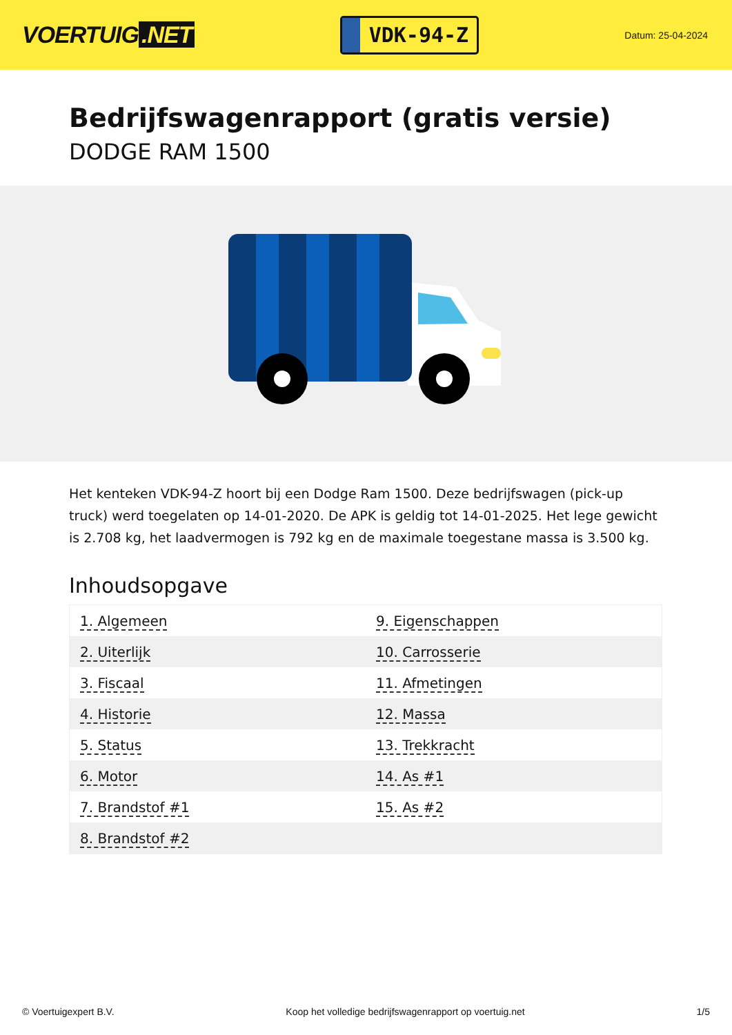VOERTUIG.NET
VDK-94-Z
Datum: 25-04-2024
Bedrijfswagenrapport (gratis versie)
DODGE RAM 1500
Het kenteken VDK-94-Z hoort bij een Dodge Ram 1500. Deze bedrijfswagen (pick-up truck) werd toegelaten op 14-01-2020. De APK is geldig tot 14-01-2025. Het lege gewicht is 2.708 kg, het laadvermogen is 792 kg en de maximale toegestane massa is 3.500 kg.
Inhoudsopgave
| 1. Algemeen | 9. Eigenschappen |
| 2. Uiterlijk | 10. Carrosserie |
| 3. Fiscaal | 11. Afmetingen |
| 4. Historie | 12. Massa |
| 5. Status | 13. Trekkracht |
| 6. Motor | 14. As #1 |
| 7. Brandstof #1 | 15. As #2 |
| 8. Brandstof #2 | |
© Voertuigexpert B.V. Koop het volledige bedrijfswagenrapport op voertuig.net 1/5